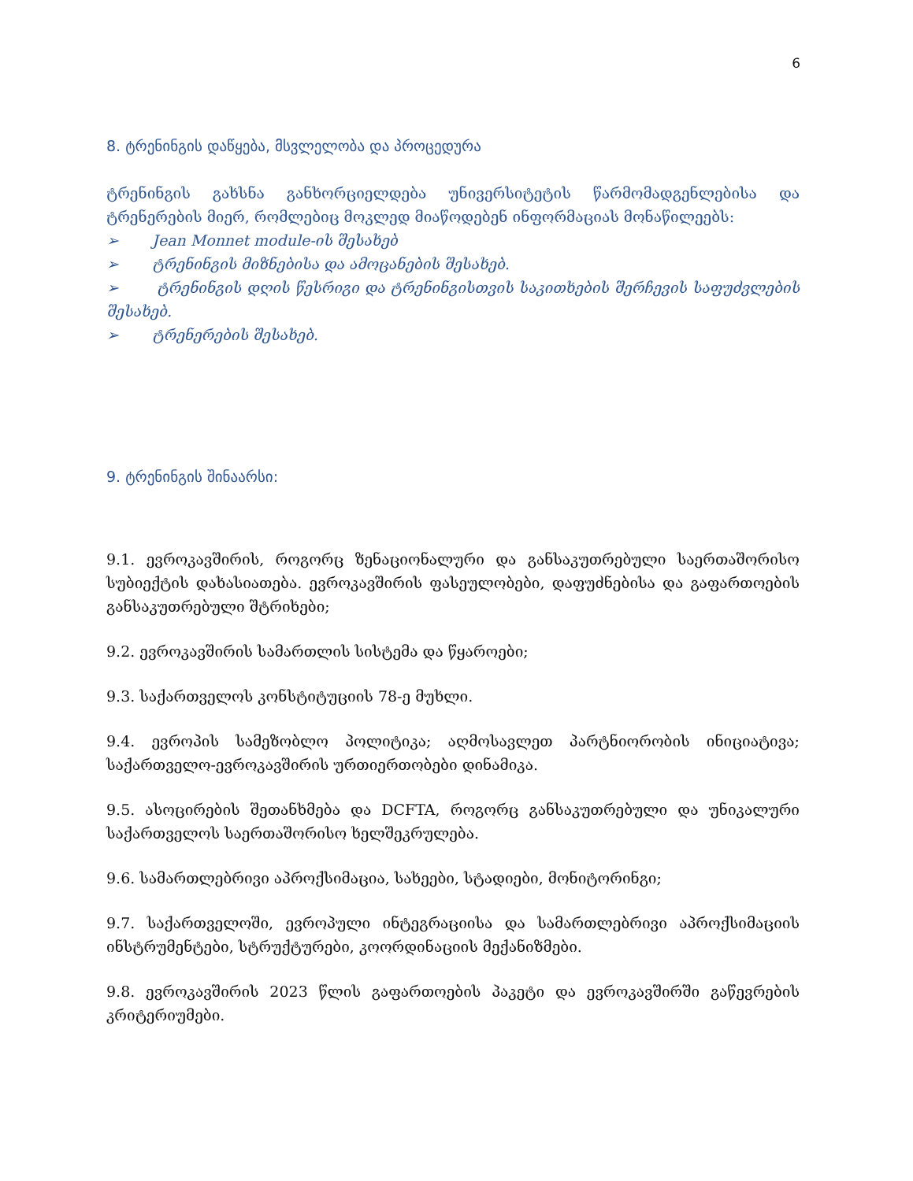6
8. ტრენინგის დაწყება, მსვლელობა და პროცედურა
ტრენინგის გახსნა განხორციელდება უნივერსიტეტის წარმომადგენლებისა და ტრენერების მიერ, რომლებიც მოკლედ მიაწოდებენ ინფორმაციას მონაწილეებს:
➢ Jean Monnet module-ის შესახებ
➢ ტრენინგის მიზნებისა და ამოცანების შესახებ.
➢ ტრენინგის დღის წესრიგი და ტრენინგისთვის საკითხების შერჩევის საფუძვლების შესახებ.
➢ ტრენერების შესახებ.
9. ტრენინგის შინაარსი:
9.1. ევროკავშირის, როგორც ზენაციონალური და განსაკუთრებული საერთაშორისო სუბიექტის დახასიათება. ევროკავშირის ფასეულობები, დაფუძნებისა და გაფართოების განსაკუთრებული შტრიხები;
9.2. ევროკავშირის სამართლის სისტემა და წყაროები;
9.3. საქართველოს კონსტიტუციის 78-ე მუხლი.
9.4. ევროპის სამეზობლო პოლიტიკა; აღმოსავლეთ პარტნიორობის ინიციატივა; საქართველო-ევროკავშირის ურთიერთობები დინამიკა.
9.5. ასოცირების შეთანხმება და DCFTA, როგორც განსაკუთრებული და უნიკალური საქართველოს საერთაშორისო ხელშეკრულება.
9.6. სამართლებრივი აპროქსიმაცია, სახეები, სტადიები, მონიტორინგი;
9.7. საქართველოში, ევროპული ინტეგრაციისა და სამართლებრივი აპროქსიმაციის ინსტრუმენტები, სტრუქტურები, კოორდინაციის მექანიზმები.
9.8. ევროკავშირის 2023 წლის გაფართოების პაკეტი და ევროკავშირში გაწევრების კრიტერიუმები.